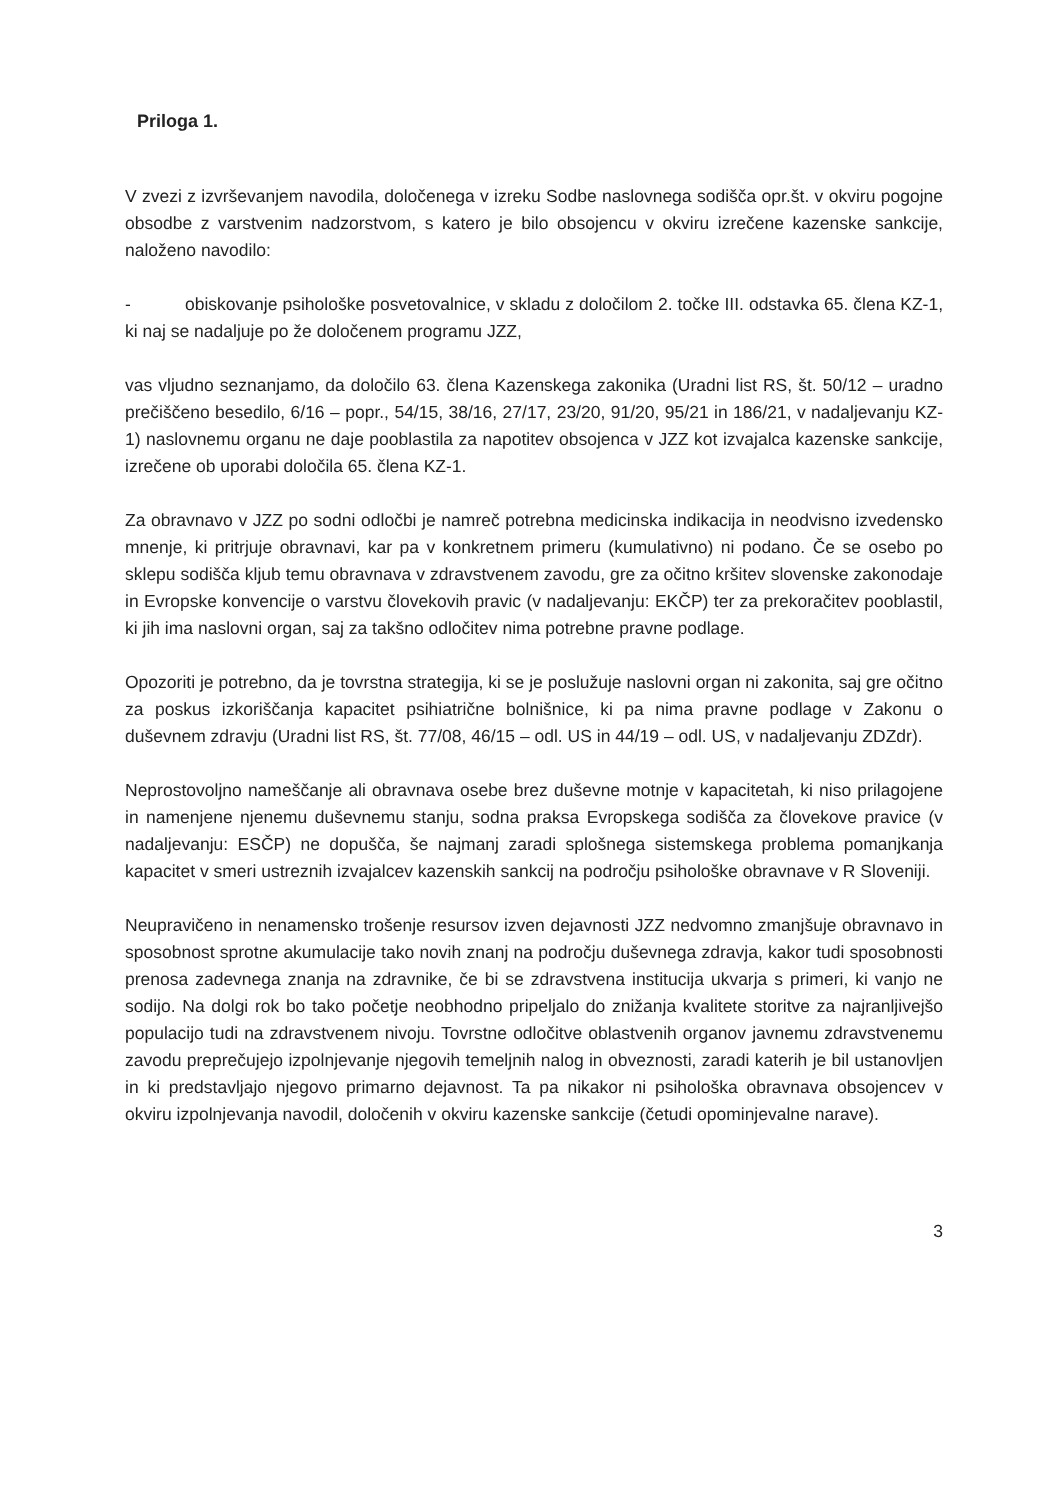Priloga 1.
V zvezi z izvrševanjem navodila, določenega v izreku Sodbe naslovnega sodišča opr.št. v okviru pogojne obsodbe z varstvenim nadzorstvom, s katero je bilo obsojencu v okviru izrečene kazenske sankcije, naloženo navodilo:
- obiskovanje psihološke posvetovalnice, v skladu z določilom 2. točke III. odstavka 65. člena KZ-1, ki naj se nadaljuje po že določenem programu JZZ,
vas vljudno seznanjamo, da določilo 63. člena Kazenskega zakonika (Uradni list RS, št. 50/12 – uradno prečiščeno besedilo, 6/16 – popr., 54/15, 38/16, 27/17, 23/20, 91/20, 95/21 in 186/21, v nadaljevanju KZ-1) naslovnemu organu ne daje pooblastila za napotitev obsojenca v JZZ kot izvajalca kazenske sankcije, izrečene ob uporabi določila 65. člena KZ-1.
Za obravnavo v JZZ po sodni odločbi je namreč potrebna medicinska indikacija in neodvisno izvedensko mnenje, ki pritrjuje obravnavi, kar pa v konkretnem primeru (kumulativno) ni podano. Če se osebo po sklepu sodišča kljub temu obravnava v zdravstvenem zavodu, gre za očitno kršitev slovenske zakonodaje in Evropske konvencije o varstvu človekovih pravic (v nadaljevanju: EKČP) ter za prekoračitev pooblastil, ki jih ima naslovni organ, saj za takšno odločitev nima potrebne pravne podlage.
Opozoriti je potrebno, da je tovrstna strategija, ki se je poslužuje naslovni organ ni zakonita, saj gre očitno za poskus izkoriščanja kapacitet psihiatrične bolnišnice, ki pa nima pravne podlage v Zakonu o duševnem zdravju (Uradni list RS, št. 77/08, 46/15 – odl. US in 44/19 – odl. US, v nadaljevanju ZDZdr).
Neprostovoljno nameščanje ali obravnava osebe brez duševne motnje v kapacitetah, ki niso prilagojene in namenjene njenemu duševnemu stanju, sodna praksa Evropskega sodišča za človekove pravice (v nadaljevanju: ESČP) ne dopušča, še najmanj zaradi splošnega sistemskega problema pomanjkanja kapacitet v smeri ustreznih izvajalcev kazenskih sankcij na področju psihološke obravnave v R Sloveniji.
Neupravičeno in nenamensko trošenje resursov izven dejavnosti JZZ nedvomno zmanjšuje obravnavo in sposobnost sprotne akumulacije tako novih znanj na področju duševnega zdravja, kakor tudi sposobnosti prenosa zadevnega znanja na zdravnike, če bi se zdravstvena institucija ukvarja s primeri, ki vanjo ne sodijo. Na dolgi rok bo tako početje neobhodno pripeljalo do znižanja kvalitete storitve za najranljivejšo populacijo tudi na zdravstvenem nivoju. Tovrstne odločitve oblastvenih organov javnemu zdravstvenemu zavodu preprečujejo izpolnjevanje njegovih temeljnih nalog in obveznosti, zaradi katerih je bil ustanovljen in ki predstavljajo njegovo primarno dejavnost. Ta pa nikakor ni psihološka obravnava obsojencev v okviru izpolnjevanja navodil, določenih v okviru kazenske sankcije (četudi opominjevalne narave).
3